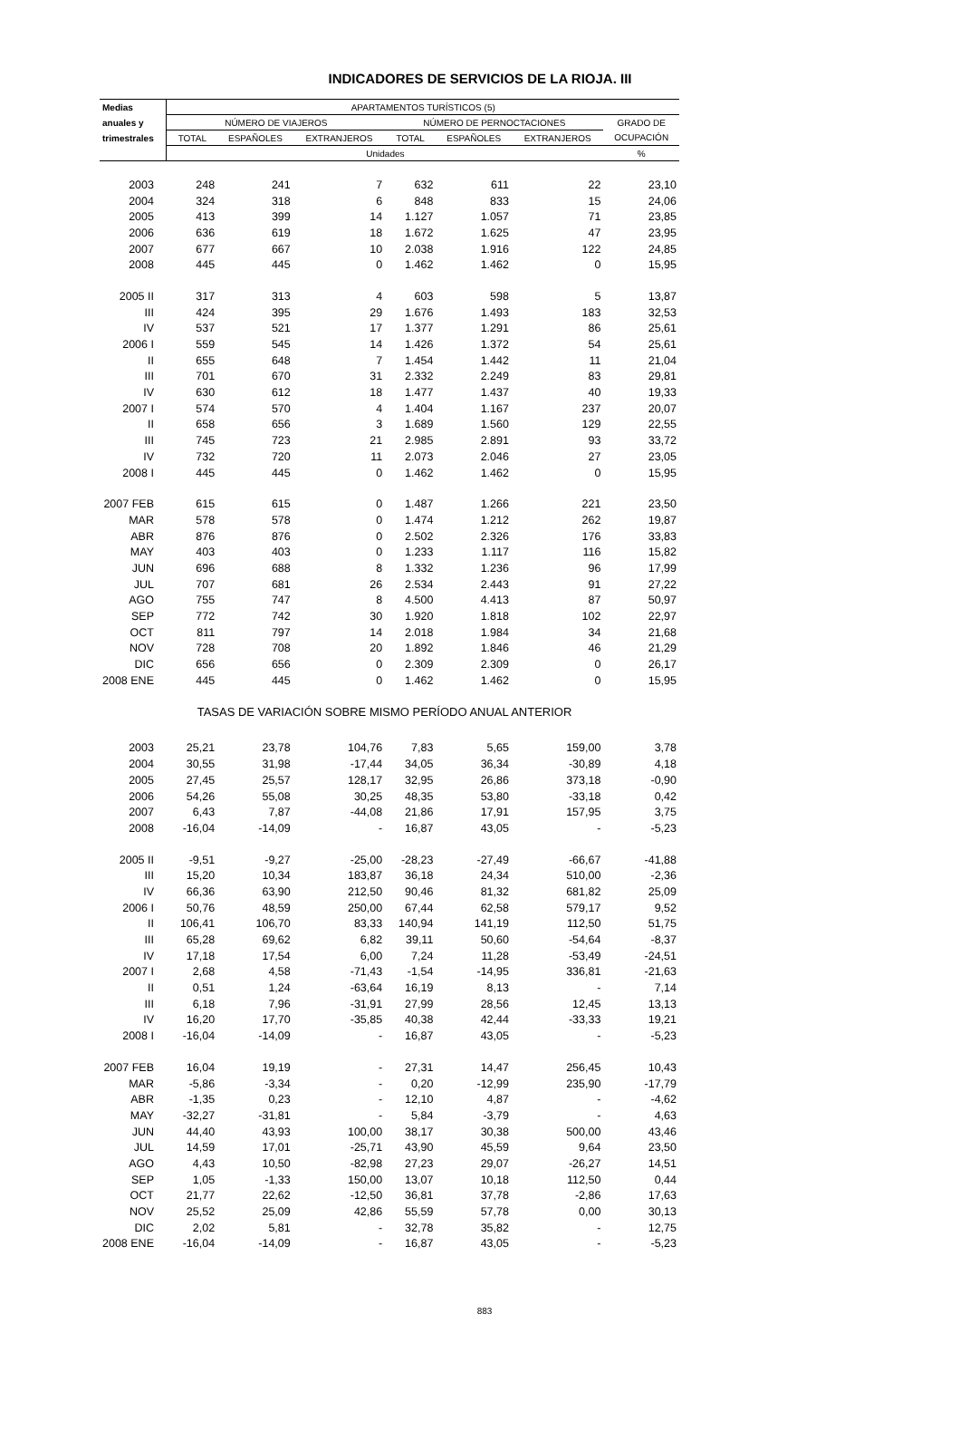INDICADORES DE SERVICIOS DE LA RIOJA. III
| Medias | APARTAMENTOS TURÍSTICOS (5) | | | | | | |
| --- | --- | --- | --- | --- | --- | --- | --- |
| anuales y | NÚMERO DE VIAJEROS | | | NÚMERO DE PERNOCTACIONES | | | GRADO DE |
| trimestrales | TOTAL | ESPAÑOLES | EXTRANJEROS | TOTAL | ESPAÑOLES | EXTRANJEROS | OCUPACIÓN |
| | Unidades | | | | | | % |
| 2003 | 248 | 241 | 7 | 632 | 611 | 22 | 23,10 |
| 2004 | 324 | 318 | 6 | 848 | 833 | 15 | 24,06 |
| 2005 | 413 | 399 | 14 | 1.127 | 1.057 | 71 | 23,85 |
| 2006 | 636 | 619 | 18 | 1.672 | 1.625 | 47 | 23,95 |
| 2007 | 677 | 667 | 10 | 2.038 | 1.916 | 122 | 24,85 |
| 2008 | 445 | 445 | 0 | 1.462 | 1.462 | 0 | 15,95 |
| 2005 II | 317 | 313 | 4 | 603 | 598 | 5 | 13,87 |
| III | 424 | 395 | 29 | 1.676 | 1.493 | 183 | 32,53 |
| IV | 537 | 521 | 17 | 1.377 | 1.291 | 86 | 25,61 |
| 2006 I | 559 | 545 | 14 | 1.426 | 1.372 | 54 | 25,61 |
| II | 655 | 648 | 7 | 1.454 | 1.442 | 11 | 21,04 |
| III | 701 | 670 | 31 | 2.332 | 2.249 | 83 | 29,81 |
| IV | 630 | 612 | 18 | 1.477 | 1.437 | 40 | 19,33 |
| 2007 I | 574 | 570 | 4 | 1.404 | 1.167 | 237 | 20,07 |
| II | 658 | 656 | 3 | 1.689 | 1.560 | 129 | 22,55 |
| III | 745 | 723 | 21 | 2.985 | 2.891 | 93 | 33,72 |
| IV | 732 | 720 | 11 | 2.073 | 2.046 | 27 | 23,05 |
| 2008 I | 445 | 445 | 0 | 1.462 | 1.462 | 0 | 15,95 |
| 2007 FEB | 615 | 615 | 0 | 1.487 | 1.266 | 221 | 23,50 |
| MAR | 578 | 578 | 0 | 1.474 | 1.212 | 262 | 19,87 |
| ABR | 876 | 876 | 0 | 2.502 | 2.326 | 176 | 33,83 |
| MAY | 403 | 403 | 0 | 1.233 | 1.117 | 116 | 15,82 |
| JUN | 696 | 688 | 8 | 1.332 | 1.236 | 96 | 17,99 |
| JUL | 707 | 681 | 26 | 2.534 | 2.443 | 91 | 27,22 |
| AGO | 755 | 747 | 8 | 4.500 | 4.413 | 87 | 50,97 |
| SEP | 772 | 742 | 30 | 1.920 | 1.818 | 102 | 22,97 |
| OCT | 811 | 797 | 14 | 2.018 | 1.984 | 34 | 21,68 |
| NOV | 728 | 708 | 20 | 1.892 | 1.846 | 46 | 21,29 |
| DIC | 656 | 656 | 0 | 2.309 | 2.309 | 0 | 26,17 |
| 2008 ENE | 445 | 445 | 0 | 1.462 | 1.462 | 0 | 15,95 |
| TASAS DE VARIACIÓN SOBRE MISMO PERÍODO ANUAL ANTERIOR | | | | | | | |
| 2003 | 25,21 | 23,78 | 104,76 | 7,83 | 5,65 | 159,00 | 3,78 |
| 2004 | 30,55 | 31,98 | -17,44 | 34,05 | 36,34 | -30,89 | 4,18 |
| 2005 | 27,45 | 25,57 | 128,17 | 32,95 | 26,86 | 373,18 | -0,90 |
| 2006 | 54,26 | 55,08 | 30,25 | 48,35 | 53,80 | -33,18 | 0,42 |
| 2007 | 6,43 | 7,87 | -44,08 | 21,86 | 17,91 | 157,95 | 3,75 |
| 2008 | -16,04 | -14,09 | - | 16,87 | 43,05 | - | -5,23 |
| 2005 II | -9,51 | -9,27 | -25,00 | -28,23 | -27,49 | -66,67 | -41,88 |
| III | 15,20 | 10,34 | 183,87 | 36,18 | 24,34 | 510,00 | -2,36 |
| IV | 66,36 | 63,90 | 212,50 | 90,46 | 81,32 | 681,82 | 25,09 |
| 2006 I | 50,76 | 48,59 | 250,00 | 67,44 | 62,58 | 579,17 | 9,52 |
| II | 106,41 | 106,70 | 83,33 | 140,94 | 141,19 | 112,50 | 51,75 |
| III | 65,28 | 69,62 | 6,82 | 39,11 | 50,60 | -54,64 | -8,37 |
| IV | 17,18 | 17,54 | 6,00 | 7,24 | 11,28 | -53,49 | -24,51 |
| 2007 I | 2,68 | 4,58 | -71,43 | -1,54 | -14,95 | 336,81 | -21,63 |
| II | 0,51 | 1,24 | -63,64 | 16,19 | 8,13 | - | 7,14 |
| III | 6,18 | 7,96 | -31,91 | 27,99 | 28,56 | 12,45 | 13,13 |
| IV | 16,20 | 17,70 | -35,85 | 40,38 | 42,44 | -33,33 | 19,21 |
| 2008 I | -16,04 | -14,09 | - | 16,87 | 43,05 | - | -5,23 |
| 2007 FEB | 16,04 | 19,19 | - | 27,31 | 14,47 | 256,45 | 10,43 |
| MAR | -5,86 | -3,34 | - | 0,20 | -12,99 | 235,90 | -17,79 |
| ABR | -1,35 | 0,23 | - | 12,10 | 4,87 | - | -4,62 |
| MAY | -32,27 | -31,81 | - | 5,84 | -3,79 | - | 4,63 |
| JUN | 44,40 | 43,93 | 100,00 | 38,17 | 30,38 | 500,00 | 43,46 |
| JUL | 14,59 | 17,01 | -25,71 | 43,90 | 45,59 | 9,64 | 23,50 |
| AGO | 4,43 | 10,50 | -82,98 | 27,23 | 29,07 | -26,27 | 14,51 |
| SEP | 1,05 | -1,33 | 150,00 | 13,07 | 10,18 | 112,50 | 0,44 |
| OCT | 21,77 | 22,62 | -12,50 | 36,81 | 37,78 | -2,86 | 17,63 |
| NOV | 25,52 | 25,09 | 42,86 | 55,59 | 57,78 | 0,00 | 30,13 |
| DIC | 2,02 | 5,81 | - | 32,78 | 35,82 | - | 12,75 |
| 2008 ENE | -16,04 | -14,09 | - | 16,87 | 43,05 | - | -5,23 |
883